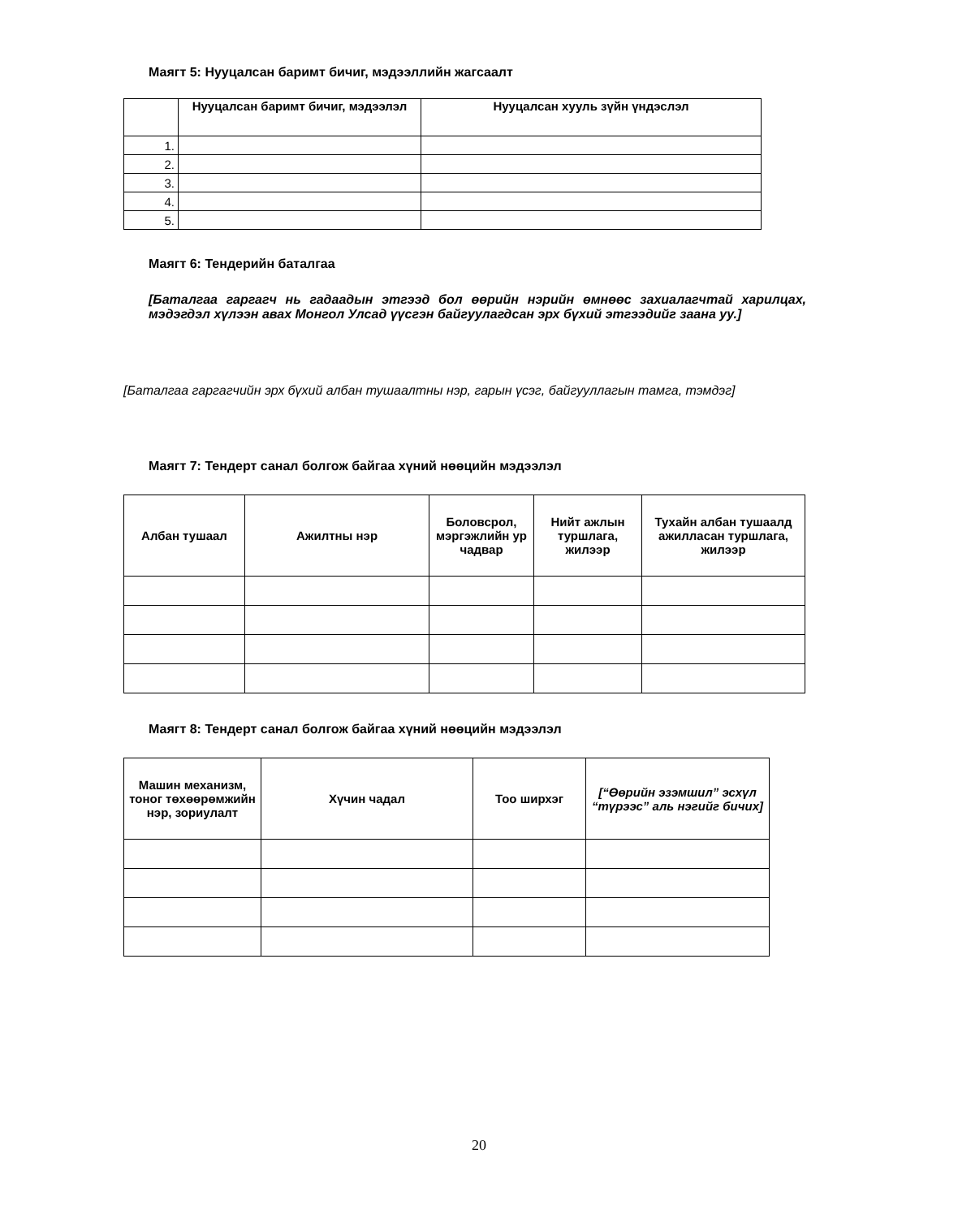Маягт 5: Нууцалсан баримт бичиг, мэдээллийн жагсаалт
| | Нууцалсан баримт бичиг, мэдээлэл | Нууцалсан хууль зүйн үндэслэл |
| --- | --- | --- |
| 1. | | |
| 2. | | |
| 3. | | |
| 4. | | |
| 5. | | |
Маягт 6: Тендерийн баталгаа
[Баталгаа гаргагч нь гадаадын этгээд бол өөрийн нэрийн өмнөөс захиалагчтай харилцах, мэдэгдэл хүлээн авах Монгол Улсад үүсгэн байгуулагдсан эрх бүхий этгээдийг заана уу.]
[Баталгаа гаргагчийн эрх бүхий албан тушаалтны нэр, гарын үсэг, байгууллагын тамга, тэмдэг]
Маягт 7: Тендерт санал болгож байгаа хүний нөөцийн мэдээлэл
| Албан тушаал | Ажилтны нэр | Боловсрол, мэргэжлийн ур чадвар | Нийт ажлын туршлага, жилээр | Тухайн албан тушаалд ажилласан туршлага, жилээр |
| --- | --- | --- | --- | --- |
Маягт 8: Тендерт санал болгож байгаа хүний нөөцийн мэдээлэл
| Машин механизм, тоног төхөөрөмжийн нэр, зориулалт | Хүчин чадал | Тоо ширхэг | [“Өөрийн эзэмшил” эсхүл “түрээс” аль нэгийг бичих] |
| --- | --- | --- | --- |
20